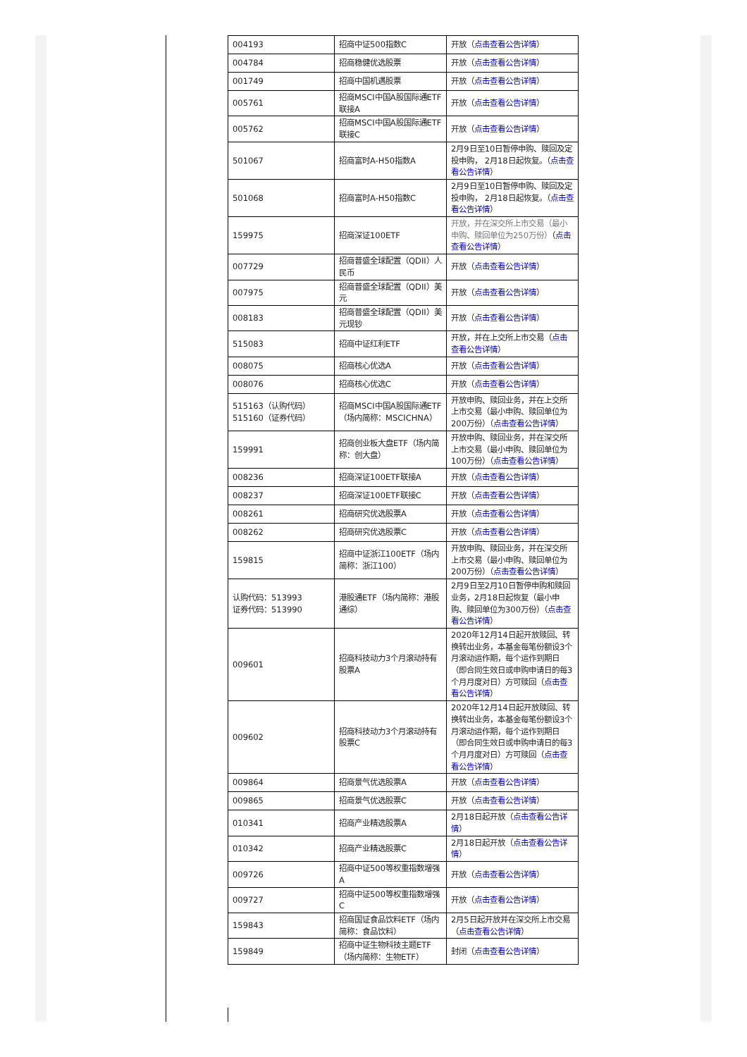| 004193 | 招商中证500指数C | 开放（ 点击查看公告详情 ） |
| 004784 | 招商稳健优选股票 | 开放（ 点击查看公告详情 ） |
| 001749 | 招商中国机遇股票 | 开放（ 点击查看公告详情 ） |
| 005761 | 招商MSCI中国A股国际通ETF联接A | 开放（ 点击查看公告详情 ） |
| 005762 | 招商MSCI中国A股国际通ETF联接C | 开放（ 点击查看公告详情 ） |
| 501067 | 招商富时A-H50指数A | 2月9日至10日暂停申购、赎回及定投申购， 2月18日起恢复。（ 点击查看公告详情 ） |
| 501068 | 招商富时A-H50指数C | 2月9日至10日暂停申购、赎回及定投申购， 2月18日起恢复。（ 点击查看公告详情 ） |
| 159975 | 招商深证100ETF | 开放，并在深交所上市交易（最小申购、赎回单位为250万份） （ 点击查看公告详情 ） |
| 007729 | 招商普盛全球配置（QDII）人民币 | 开放（ 点击查看公告详情 ） |
| 007975 | 招商普盛全球配置（QDII）美元 | 开放（ 点击查看公告详情 ） |
| 008183 | 招商普盛全球配置（QDII）美元现钞 | 开放（ 点击查看公告详情 ） |
| 515083 | 招商中证红利ETF | 开放，并在上交所上市交易（ 点击查看公告详情 ） |
| 008075 | 招商核心优选A | 开放（ 点击查看公告详情 ） |
| 008076 | 招商核心优选C | 开放（ 点击查看公告详情 ） |
| 515163（认购代码） 515160（证券代码） | 招商MSCI中国A股国际通ETF（场内简称：MSCICHNA） | 开放申购、赎回业务，并在上交所上市交易（最小申购、赎回单位为200万份）（ 点击查看公告详情 ） |
| 159991 | 招商创业板大盘ETF（场内简称：创大盘） | 开放申购、赎回业务，并在深交所上市交易（最小申购、赎回单位为100万份）（ 点击查看公告详情 ） |
| 008236 | 招商深证100ETF联接A | 开放（ 点击查看公告详情 ） |
| 008237 | 招商深证100ETF联接C | 开放（ 点击查看公告详情 ） |
| 008261 | 招商研究优选股票A | 开放（ 点击查看公告详情 ） |
| 008262 | 招商研究优选股票C | 开放（ 点击查看公告详情 ） |
| 159815 | 招商中证浙江100ETF（场内简称：浙江100） | 开放申购、赎回业务，并在深交所上市交易（最小申购、赎回单位为200万份）（ 点击查看公告详情 ） |
| 认购代码：513993 证券代码：513990 | 港股通ETF（场内简称：港股通综） | 2月9日至2月10日暂停申购和赎回业务，2月18日起恢复（最小申购、赎回单位为300万份）（ 点击查看公告详情 ） |
| 009601 | 招商科技动力3个月滚动持有股票A | 2020年12月14日起开放赎回、转换转出业务，本基金每笔份额设3个月滚动运作期，每个运作到期日（即合同生效日或申购申请日的每3个月月度对日）方可赎回（ 点击查看公告详情 ） |
| 009602 | 招商科技动力3个月滚动持有股票C | 2020年12月14日起开放赎回、转换转出业务，本基金每笔份额设3个月滚动运作期，每个运作到期日（即合同生效日或申购申请日的每3个月月度对日）方可赎回（ 点击查看公告详情 ） |
| 009864 | 招商景气优选股票A | 开放（ 点击查看公告详情 ） |
| 009865 | 招商景气优选股票C | 开放（ 点击查看公告详情 ） |
| 010341 | 招商产业精选股票A | 2月18日起开放（ 点击查看公告详情 ） |
| 010342 | 招商产业精选股票C | 2月18日起开放（ 点击查看公告详情 ） |
| 009726 | 招商中证500等权重指数增强A | 开放（ 点击查看公告详情 ） |
| 009727 | 招商中证500等权重指数增强C | 开放（ 点击查看公告详情 ） |
| 159843 | 招商国证食品饮料ETF（场内简称：食品饮料） | 2月5日起开放并在深交所上市交易 （ 点击查看公告详情 ） |
| 159849 | 招商中证生物科技主题ETF（场内简称：生物ETF） | 封闭（ 点击查看公告详情 ） |